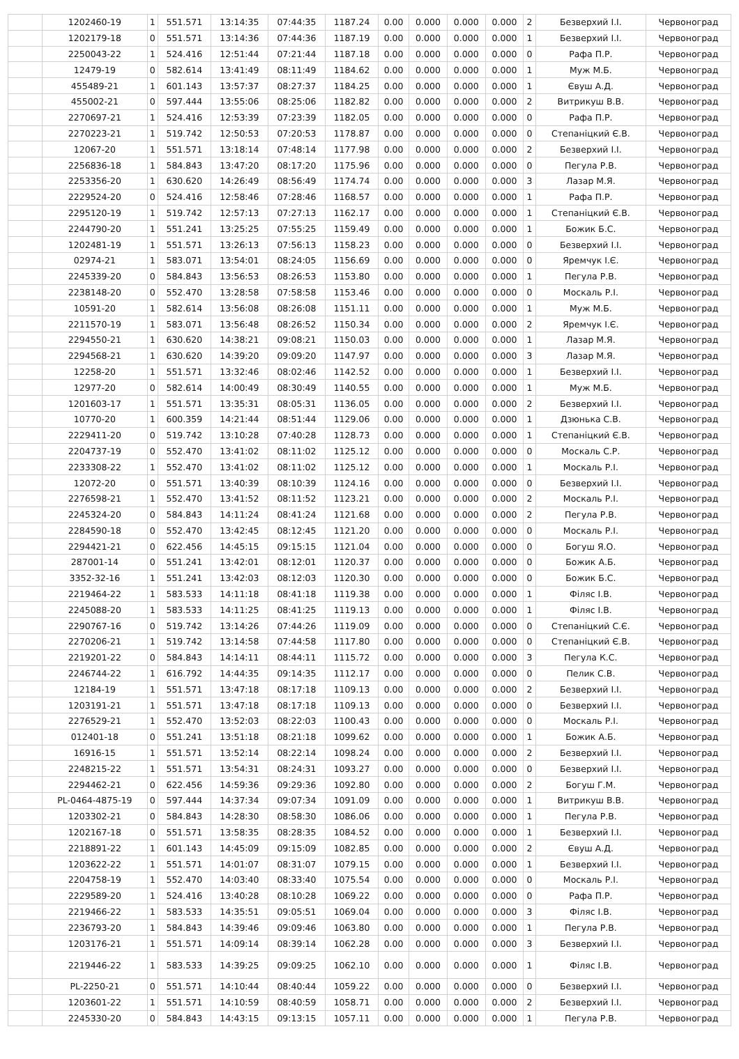| | 1202460-19 | 1 | 551.571 | 13:14:35 | 07:44:35 | 1187.24 | 0.00 | 0.000 | 0.000 | 0.000 | 2 | Безверхий І.І. | Червоноград |
| | 1202179-18 | 0 | 551.571 | 13:14:36 | 07:44:36 | 1187.19 | 0.00 | 0.000 | 0.000 | 0.000 | 1 | Безверхий І.І. | Червоноград |
| | 2250043-22 | 1 | 524.416 | 12:51:44 | 07:21:44 | 1187.18 | 0.00 | 0.000 | 0.000 | 0.000 | 0 | Рафа П.Р. | Червоноград |
| | 12479-19 | 0 | 582.614 | 13:41:49 | 08:11:49 | 1184.62 | 0.00 | 0.000 | 0.000 | 0.000 | 1 | Муж М.Б. | Червоноград |
| | 455489-21 | 1 | 601.143 | 13:57:37 | 08:27:37 | 1184.25 | 0.00 | 0.000 | 0.000 | 0.000 | 1 | Євуш А.Д. | Червоноград |
| | 455002-21 | 0 | 597.444 | 13:55:06 | 08:25:06 | 1182.82 | 0.00 | 0.000 | 0.000 | 0.000 | 2 | Витрикуш В.В. | Червоноград |
| | 2270697-21 | 1 | 524.416 | 12:53:39 | 07:23:39 | 1182.05 | 0.00 | 0.000 | 0.000 | 0.000 | 0 | Рафа П.Р. | Червоноград |
| | 2270223-21 | 1 | 519.742 | 12:50:53 | 07:20:53 | 1178.87 | 0.00 | 0.000 | 0.000 | 0.000 | 0 | Степаніцкий Є.В. | Червоноград |
| | 12067-20 | 1 | 551.571 | 13:18:14 | 07:48:14 | 1177.98 | 0.00 | 0.000 | 0.000 | 0.000 | 2 | Безверхий І.І. | Червоноград |
| | 2256836-18 | 1 | 584.843 | 13:47:20 | 08:17:20 | 1175.96 | 0.00 | 0.000 | 0.000 | 0.000 | 0 | Пегула Р.В. | Червоноград |
| | 2253356-20 | 1 | 630.620 | 14:26:49 | 08:56:49 | 1174.74 | 0.00 | 0.000 | 0.000 | 0.000 | 3 | Лазар М.Я. | Червоноград |
| | 2229524-20 | 0 | 524.416 | 12:58:46 | 07:28:46 | 1168.57 | 0.00 | 0.000 | 0.000 | 0.000 | 1 | Рафа П.Р. | Червоноград |
| | 2295120-19 | 1 | 519.742 | 12:57:13 | 07:27:13 | 1162.17 | 0.00 | 0.000 | 0.000 | 0.000 | 1 | Степаніцкий Є.В. | Червоноград |
| | 2244790-20 | 1 | 551.241 | 13:25:25 | 07:55:25 | 1159.49 | 0.00 | 0.000 | 0.000 | 0.000 | 1 | Божик Б.С. | Червоноград |
| | 1202481-19 | 1 | 551.571 | 13:26:13 | 07:56:13 | 1158.23 | 0.00 | 0.000 | 0.000 | 0.000 | 0 | Безверхий І.І. | Червоноград |
| | 02974-21 | 1 | 583.071 | 13:54:01 | 08:24:05 | 1156.69 | 0.00 | 0.000 | 0.000 | 0.000 | 0 | Яремчук І.Є. | Червоноград |
| | 2245339-20 | 0 | 584.843 | 13:56:53 | 08:26:53 | 1153.80 | 0.00 | 0.000 | 0.000 | 0.000 | 1 | Пегула Р.В. | Червоноград |
| | 2238148-20 | 0 | 552.470 | 13:28:58 | 07:58:58 | 1153.46 | 0.00 | 0.000 | 0.000 | 0.000 | 0 | Москаль Р.І. | Червоноград |
| | 10591-20 | 1 | 582.614 | 13:56:08 | 08:26:08 | 1151.11 | 0.00 | 0.000 | 0.000 | 0.000 | 1 | Муж М.Б. | Червоноград |
| | 2211570-19 | 1 | 583.071 | 13:56:48 | 08:26:52 | 1150.34 | 0.00 | 0.000 | 0.000 | 0.000 | 2 | Яремчук І.Є. | Червоноград |
| | 2294550-21 | 1 | 630.620 | 14:38:21 | 09:08:21 | 1150.03 | 0.00 | 0.000 | 0.000 | 0.000 | 1 | Лазар М.Я. | Червоноград |
| | 2294568-21 | 1 | 630.620 | 14:39:20 | 09:09:20 | 1147.97 | 0.00 | 0.000 | 0.000 | 0.000 | 3 | Лазар М.Я. | Червоноград |
| | 12258-20 | 1 | 551.571 | 13:32:46 | 08:02:46 | 1142.52 | 0.00 | 0.000 | 0.000 | 0.000 | 1 | Безверхий І.І. | Червоноград |
| | 12977-20 | 0 | 582.614 | 14:00:49 | 08:30:49 | 1140.55 | 0.00 | 0.000 | 0.000 | 0.000 | 1 | Муж М.Б. | Червоноград |
| | 1201603-17 | 1 | 551.571 | 13:35:31 | 08:05:31 | 1136.05 | 0.00 | 0.000 | 0.000 | 0.000 | 2 | Безверхий І.І. | Червоноград |
| | 10770-20 | 1 | 600.359 | 14:21:44 | 08:51:44 | 1129.06 | 0.00 | 0.000 | 0.000 | 0.000 | 1 | Дзюнька С.В. | Червоноград |
| | 2229411-20 | 0 | 519.742 | 13:10:28 | 07:40:28 | 1128.73 | 0.00 | 0.000 | 0.000 | 0.000 | 1 | Степаніцкий Є.В. | Червоноград |
| | 2204737-19 | 0 | 552.470 | 13:41:02 | 08:11:02 | 1125.12 | 0.00 | 0.000 | 0.000 | 0.000 | 0 | Москаль С.Р. | Червоноград |
| | 2233308-22 | 1 | 552.470 | 13:41:02 | 08:11:02 | 1125.12 | 0.00 | 0.000 | 0.000 | 0.000 | 1 | Москаль Р.І. | Червоноград |
| | 12072-20 | 0 | 551.571 | 13:40:39 | 08:10:39 | 1124.16 | 0.00 | 0.000 | 0.000 | 0.000 | 0 | Безверхий І.І. | Червоноград |
| | 2276598-21 | 1 | 552.470 | 13:41:52 | 08:11:52 | 1123.21 | 0.00 | 0.000 | 0.000 | 0.000 | 2 | Москаль Р.І. | Червоноград |
| | 2245324-20 | 0 | 584.843 | 14:11:24 | 08:41:24 | 1121.68 | 0.00 | 0.000 | 0.000 | 0.000 | 2 | Пегула Р.В. | Червоноград |
| | 2284590-18 | 0 | 552.470 | 13:42:45 | 08:12:45 | 1121.20 | 0.00 | 0.000 | 0.000 | 0.000 | 0 | Москаль Р.І. | Червоноград |
| | 2294421-21 | 0 | 622.456 | 14:45:15 | 09:15:15 | 1121.04 | 0.00 | 0.000 | 0.000 | 0.000 | 0 | Богуш Я.О. | Червоноград |
| | 287001-14 | 0 | 551.241 | 13:42:01 | 08:12:01 | 1120.37 | 0.00 | 0.000 | 0.000 | 0.000 | 0 | Божик А.Б. | Червоноград |
| | 3352-32-16 | 1 | 551.241 | 13:42:03 | 08:12:03 | 1120.30 | 0.00 | 0.000 | 0.000 | 0.000 | 0 | Божик Б.С. | Червоноград |
| | 2219464-22 | 1 | 583.533 | 14:11:18 | 08:41:18 | 1119.38 | 0.00 | 0.000 | 0.000 | 0.000 | 1 | Філяс І.В. | Червоноград |
| | 2245088-20 | 1 | 583.533 | 14:11:25 | 08:41:25 | 1119.13 | 0.00 | 0.000 | 0.000 | 0.000 | 1 | Філяс І.В. | Червоноград |
| | 2290767-16 | 0 | 519.742 | 13:14:26 | 07:44:26 | 1119.09 | 0.00 | 0.000 | 0.000 | 0.000 | 0 | Степаніцкий С.Є. | Червоноград |
| | 2270206-21 | 1 | 519.742 | 13:14:58 | 07:44:58 | 1117.80 | 0.00 | 0.000 | 0.000 | 0.000 | 0 | Степаніцкий Є.В. | Червоноград |
| | 2219201-22 | 0 | 584.843 | 14:14:11 | 08:44:11 | 1115.72 | 0.00 | 0.000 | 0.000 | 0.000 | 3 | Пегула К.С. | Червоноград |
| | 2246744-22 | 1 | 616.792 | 14:44:35 | 09:14:35 | 1112.17 | 0.00 | 0.000 | 0.000 | 0.000 | 0 | Пелик С.В. | Червоноград |
| | 12184-19 | 1 | 551.571 | 13:47:18 | 08:17:18 | 1109.13 | 0.00 | 0.000 | 0.000 | 0.000 | 2 | Безверхий І.І. | Червоноград |
| | 1203191-21 | 1 | 551.571 | 13:47:18 | 08:17:18 | 1109.13 | 0.00 | 0.000 | 0.000 | 0.000 | 0 | Безверхий І.І. | Червоноград |
| | 2276529-21 | 1 | 552.470 | 13:52:03 | 08:22:03 | 1100.43 | 0.00 | 0.000 | 0.000 | 0.000 | 0 | Москаль Р.І. | Червоноград |
| | 012401-18 | 0 | 551.241 | 13:51:18 | 08:21:18 | 1099.62 | 0.00 | 0.000 | 0.000 | 0.000 | 1 | Божик А.Б. | Червоноград |
| | 16916-15 | 1 | 551.571 | 13:52:14 | 08:22:14 | 1098.24 | 0.00 | 0.000 | 0.000 | 0.000 | 2 | Безверхий І.І. | Червоноград |
| | 2248215-22 | 1 | 551.571 | 13:54:31 | 08:24:31 | 1093.27 | 0.00 | 0.000 | 0.000 | 0.000 | 0 | Безверхий І.І. | Червоноград |
| | 2294462-21 | 0 | 622.456 | 14:59:36 | 09:29:36 | 1092.80 | 0.00 | 0.000 | 0.000 | 0.000 | 2 | Богуш Г.М. | Червоноград |
| | PL-0464-4875-19 | 0 | 597.444 | 14:37:34 | 09:07:34 | 1091.09 | 0.00 | 0.000 | 0.000 | 0.000 | 1 | Витрикуш В.В. | Червоноград |
| | 1203302-21 | 0 | 584.843 | 14:28:30 | 08:58:30 | 1086.06 | 0.00 | 0.000 | 0.000 | 0.000 | 1 | Пегула Р.В. | Червоноград |
| | 1202167-18 | 0 | 551.571 | 13:58:35 | 08:28:35 | 1084.52 | 0.00 | 0.000 | 0.000 | 0.000 | 1 | Безверхий І.І. | Червоноград |
| | 2218891-22 | 1 | 601.143 | 14:45:09 | 09:15:09 | 1082.85 | 0.00 | 0.000 | 0.000 | 0.000 | 2 | Євуш А.Д. | Червоноград |
| | 1203622-22 | 1 | 551.571 | 14:01:07 | 08:31:07 | 1079.15 | 0.00 | 0.000 | 0.000 | 0.000 | 1 | Безверхий І.І. | Червоноград |
| | 2204758-19 | 1 | 552.470 | 14:03:40 | 08:33:40 | 1075.54 | 0.00 | 0.000 | 0.000 | 0.000 | 0 | Москаль Р.І. | Червоноград |
| | 2229589-20 | 1 | 524.416 | 13:40:28 | 08:10:28 | 1069.22 | 0.00 | 0.000 | 0.000 | 0.000 | 0 | Рафа П.Р. | Червоноград |
| | 2219466-22 | 1 | 583.533 | 14:35:51 | 09:05:51 | 1069.04 | 0.00 | 0.000 | 0.000 | 0.000 | 3 | Філяс І.В. | Червоноград |
| | 2236793-20 | 1 | 584.843 | 14:39:46 | 09:09:46 | 1063.80 | 0.00 | 0.000 | 0.000 | 0.000 | 1 | Пегула Р.В. | Червоноград |
| | 1203176-21 | 1 | 551.571 | 14:09:14 | 08:39:14 | 1062.28 | 0.00 | 0.000 | 0.000 | 0.000 | 3 | Безверхий І.І. | Червоноград |
| | 2219446-22 | 1 | 583.533 | 14:39:25 | 09:09:25 | 1062.10 | 0.00 | 0.000 | 0.000 | 0.000 | 1 | Філяс І.В. | Червоноград |
| | PL-2250-21 | 0 | 551.571 | 14:10:44 | 08:40:44 | 1059.22 | 0.00 | 0.000 | 0.000 | 0.000 | 0 | Безверхий І.І. | Червоноград |
| | 1203601-22 | 1 | 551.571 | 14:10:59 | 08:40:59 | 1058.71 | 0.00 | 0.000 | 0.000 | 0.000 | 2 | Безверхий І.І. | Червоноград |
| | 2245330-20 | 0 | 584.843 | 14:43:15 | 09:13:15 | 1057.11 | 0.00 | 0.000 | 0.000 | 0.000 | 1 | Пегула Р.В. | Червоноград |